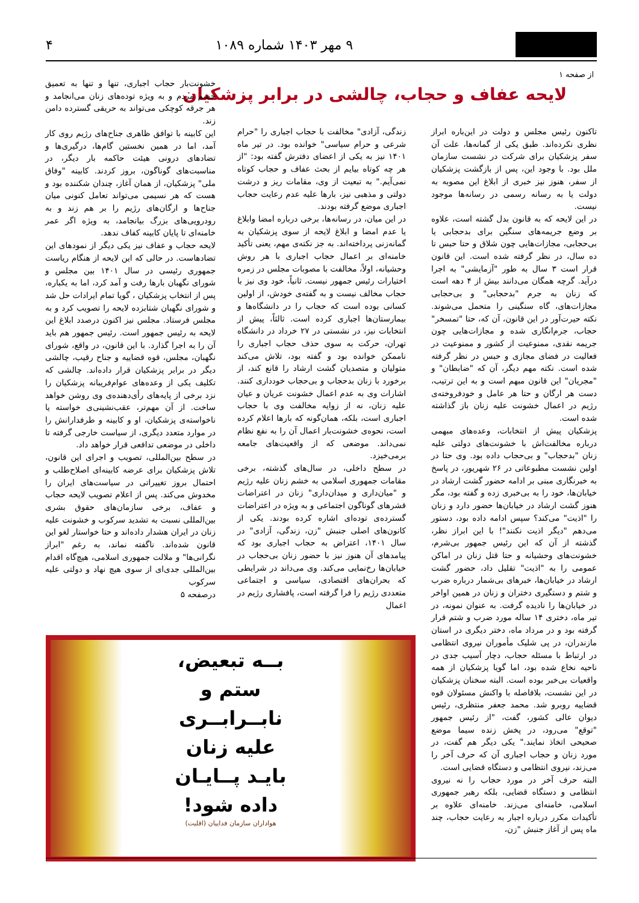۹ مهر ۱۴۰۳ شماره ۱۰۸۹ ۴
از صفحه ۱
لایحه عفاف و حجاب، چالشی در برابر پزشکیان
تاکنون رئیس مجلس و دولت در این‌باره ابراز نظری نکرده‌اند. طبق یکی از گمانه‌ها، علت آن سفر پزشکیان برای شرکت در نشست سازمان ملل بود. با وجود این، پس از بازگشت پزشکیان از سفر، هنوز نیز خبری از ابلاغ این مصوبه به دولت یا به رسانه رسمی در رسانه‌ها موجود نیست.
در این لایحه که به قانون بدل گشته است، علاوه بر وضع جریمه‌های سنگین برای بدحجابی یا بی‌حجابی، مجازات‌هایی چون شلاق و حتا حبس تا ده سال، در نظر گرفته شده است. این قانون قرار است ۳ سال به طور "آزمایشی" به اجرا درآید. گرچه همگان می‌دانند بیش از ۴ دهه است که زنان به جرم "بدحجابی" و بی‌حجابی مجازات‌های، گاه سنگینی را متحمل می‌شوند. نکته حیرت‌آور در این قانون، آن که، حتا "تمسخر" حجاب، جرم‌انگاری شده و مجازات‌هایی چون جریمه نقدی، ممنوعیت از کشور و ممنوعیت در فعالیت در فضای مجازی و حبس در نظر گرفته شده است. نکته مهم دیگر، آن که "ضابطان" و "مجریان" این قانون مبهم است و به این ترتیب، دست هر ارگان و حتا هر عامل و خودفروخته‌ی رژیم در اعمال خشونت علیه زنان باز گذاشته شده است.
پزشکیان پیش از انتخابات، وعده‌های مبهمی درباره مخالفت‌اش با خشونت‌های دولتی علیه زنان "بدحجاب" و بی‌حجاب داده بود. وی حتا در اولین نشست مطبوعاتی در ۲۶ شهریور، در پاسخ به خبرنگاری مبنی بر ادامه حضور گشت ارشاد در خیابان‌ها، خود را به بی‌خبری زده و گفته بود، مگر هنوز گشت ارشاد در خیابان‌ها حضور دارد و زنان را "اذیت" می‌کند؟ سپس ادامه داده بود، دستور می‌دهم "دیگر اذیت نکنند"! با این ابراز نظر، گذشته از آن که این رئیس جمهور بی‌شرم، خشونت‌های وحشیانه و حتا قتل زنان در اماکن عمومی را به "اذیت" تقلیل داد، حضور گشت ارشاد در خیابان‌ها، خبرهای بی‌شمار درباره ضرب و شتم و دستگیری دختران و زنان در همین اواخر در خیابان‌ها را نادیده گرفت. به عنوان نمونه، در تیر ماه، دختری ۱۴ ساله مورد ضرب و شتم قرار گرفته بود و در مرداد ماه، دختر دیگری در استان مازندران، در پی شلیک مأموران نیروی انتظامی در ارتباط با مسئله حجاب، دچار آسیب جدی در ناحیه نخاع شده بود، اما گویا پزشکیان از همه واقعیات بی‌خبر بوده است. البته سخنان پزشکیان در این نشست، بلافاصله با واکنش مسئولان قوه قضاییه روبرو شد. محمد جعفر منتظری، رئیس دیوان عالی کشور، گفت، "از رئیس جمهور "توقع" می‌رود، در پخش زنده سیما موضع صحیحی اتخاذ نمایند." یکی دیگر هم گفت، در مورد زنان و حجاب اجباری آن که حرف آخر را می‌زند، نیروی انتظامی و دستگاه قضایی است.
البته حرف آخر در مورد حجاب را نه نیروی انتظامی و دستگاه قضایی، بلکه رهبر جمهوری اسلامی، خامنه‌ای می‌زند. خامنه‌ای علاوه بر تأکیدات مکرر درباره اجبار به رعایت حجاب، چند ماه پس از آغاز جنبش "زن،
زندگی، آزادی" مخالفت با حجاب اجباری را "حرام شرعی و حرام سیاسی" خوانده بود. در تیر ماه ۱۴۰۱ نیز به یکی از اعضای دفترش گفته بود: "از هر چه کوتاه بیایم از بحث عفاف و حجاب کوتاه نمی‌آیم." به تبعیت از وی، مقامات ریز و درشت دولتی و مذهبی نیز، بارها علیه عدم رعایت حجاب اجباری موضع گرفته بودند.
در این میان، در رسانه‌ها، برخی درباره امضا وابلاغ یا عدم امضا و ابلاغ لایحه از سوی پزشکیان به گمانه‌زنی پرداخته‌اند. به جز نکته‌ی مهم، یعنی تأکید خامنه‌ای بر اعمال حجاب اجباری با هر روش وحشیانه، اولاً، مخالفت با مصوبات مجلس در زمره اختیارات رئیس جمهور نیست. ثانیاً، خود وی نیز با حجاب مخالف نیست و به گفته‌ی خودش، از اولین کسانی بوده است که حجاب را در دانشگاه‌ها و بیمارستان‌ها اجباری کرده است. ثالثاً، پیش از انتخابات نیز، در نشستی در ۲۷ خرداد در دانشگاه تهران، حرکت به سوی حذف حجاب اجباری را ناممکن خوانده بود و گفته بود، تلاش می‌کند متولیان و متصدیان گشت ارشاد را قانع کند، از برخورد با زنان بدحجاب و بی‌حجاب خودداری کنند. اشارات وی به عدم اعمال خشونت عریان و عیان علیه زنان، نه از زوایه مخالفت وی با حجاب اجباری است، بلکه، همان‌گونه که بارها اعلام کرده است، نحوه‌ی خشونت‌بار اعمال آن را به نفع نظام نمی‌داند. موضعی که از واقعیت‌های جامعه برمی‌خیزد.
در سطح داخلی، در سال‌های گذشته، برخی مقامات جمهوری اسلامی به خشم زنان علیه رژیم و "میان‌داری و میدان‌داری" زنان در اعتراضات قشرهای گوناگون اجتماعی و به ویژه در اعتراضات گسترده‌ی توده‌ای اشاره کرده بودند. یکی از کانون‌های اصلی جنبش "زن، زندگی، آزادی" در سال ۱۴۰۱، اعتراض به حجاب اجباری بود که پیامدهای آن هنوز نیز با حضور زنان بی‌حجاب در خیابان‌ها رخ‌نمایی می‌کند. وی می‌داند در شرایطی که بحران‌های اقتصادی، سیاسی و اجتماعی متعددی رژیم را فرا گرفته است، پافشاری رژیم در اعمال
خشونت‌بار حجاب اجباری، تنها و تنها به تعمیق خشم مردم و به ویژه توده‌های زنان می‌انجامد و هر جرقه کوچکی می‌تواند به حریقی گسترده دامن زند.
این کابینه با توافق ظاهری جناح‌های رژیم روی کار آمد، اما در همین نخستین گام‌ها، درگیری‌ها و تضادهای درونی هیئت حاکمه بار دیگر، در مناسبت‌های گوناگون، بروز کردند. کابینه "وفاق ملی" پزشکیان، از همان آغاز، چندان شکننده بود و هست که هر نسیمی می‌تواند تعامل کنونی میان جناح‌ها و ارگان‌های رژیم را بر هم زند و به رودرویی‌های بزرگ بیانجامد، به ویژه اگر عمر خامنه‌ای تا پایان کابینه کفاف ندهد.
لایحه حجاب و عفاف نیز یکی دیگر از نمودهای این تضادهاست. در حالی که این لایحه از هنگام ریاست جمهوری رئیسی در سال ۱۴۰۱ بین مجلس و شورای نگهبان بارها رفت و آمد کرد، اما به یکباره، پس از انتخاب پزشکیان ، گویا تمام ایرادات حل شد و شورای نگهبان شتابزده لایحه را تصویب کرد و به مجلس فرستاد. مجلس نیز اکنون درصدد ابلاغ این لایحه به رئیس جمهور است. رئیس جمهور هم باید آن را به اجرا گذارد. با این قانون، در واقع، شورای نگهبان، مجلس، قوه قضاییه و جناح رقیب، چالشی دیگر در برابر پزشکیان قرار داده‌اند. چالشی که تکلیف یکی از وعده‌های عوام‌فریبانه پزشکیان را نزد برخی از پایه‌های رأی‌دهنده‌ی وی روشن خواهد ساخت. از آن مهم‌تر، عقب‌نشینی‌ی خواسته یا ناخواسته‌ی پزشکیان، او و کابینه و طرفدارانش را در موارد متعدد دیگری، از سیاست خارجی گرفته تا داخلی در موضعی تدافعی قرار خواهد داد.
در سطح بین‌المللی، تصویب و اجرای این قانون، تلاش پزشکیان برای عرضه کابینه‌ای اصلاح‌طلب و احتمال بروز تغییراتی در سیاست‌های ایران را مخدوش می‌کند. پس از اعلام تصویب لایحه حجاب و عفاف، برخی سازمان‌های حقوق بشری بین‌المللی نسبت به تشدید سرکوب و خشونت علیه زنان در ایران هشدار داده‌اند و حتا خواستار لغو این قانون شده‌اند. ناگفته نماند، به رغم "ابراز نگرانی‌ها" و ملالت جمهوری اسلامی، هیچ‌گاه اقدام بین‌المللی جدی‌ای از سوی هیچ نهاد و دولتی علیه سرکوب
درصفحه ۵
بــه تبعیض،
ستم و
نابــرابــری
علیه زنان
بایـد پــایـان
داده شود!
هواداران سازمان فداییان (اقلیت)